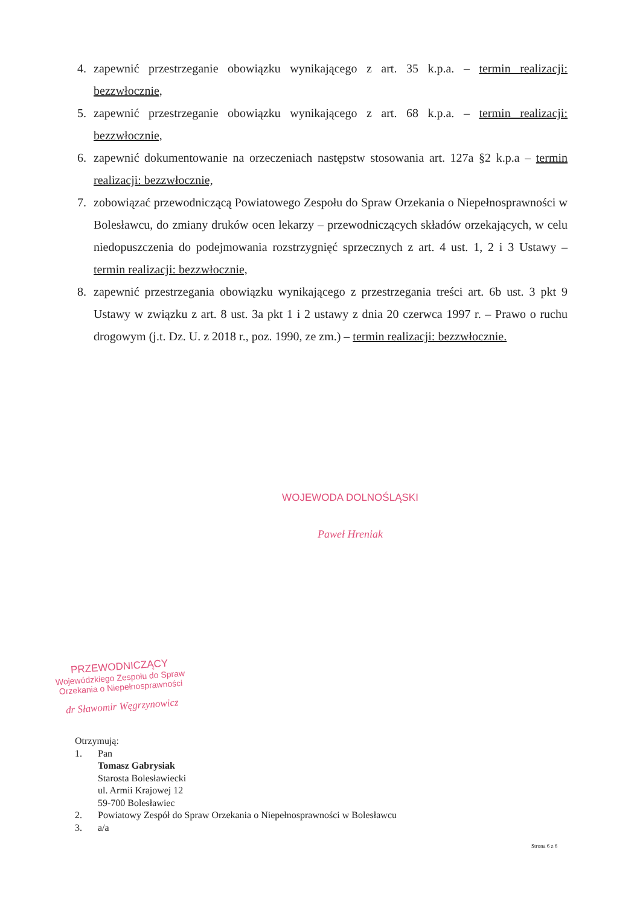4. zapewnić przestrzeganie obowiązku wynikającego z art. 35 k.p.a. – termin realizacji: bezzwłocznie,
5. zapewnić przestrzeganie obowiązku wynikającego z art. 68 k.p.a. – termin realizacji: bezzwłocznie,
6. zapewnić dokumentowanie na orzeczeniach następstw stosowania art. 127a §2 k.p.a – termin realizacji: bezzwłocznie,
7. zobowiązać przewodniczącą Powiatowego Zespołu do Spraw Orzekania o Niepełnosprawności w Bolesławcu, do zmiany druków ocen lekarzy – przewodniczących składów orzekających, w celu niedopuszczenia do podejmowania rozstrzygnięć sprzecznych z art. 4 ust. 1, 2 i 3 Ustawy – termin realizacji: bezzwłocznie,
8. zapewnić przestrzegania obowiązku wynikającego z przestrzegania treści art. 6b ust. 3 pkt 9 Ustawy w związku z art. 8 ust. 3a pkt 1 i 2 ustawy z dnia 20 czerwca 1997 r. – Prawo o ruchu drogowym (j.t. Dz. U. z 2018 r., poz. 1990, ze zm.) – termin realizacji: bezzwłocznie.
WOJEWODA DOLNOŚLĄSKI
Paweł Hreniak
PRZEWODNICZĄCY
Wojewódzkiego Zespołu do Spraw
Orzekania o Niepełnosprawności
dr Sławomir Węgrzynowicz
Otrzymują:
1. Pan
Tomasz Gabrysiak
Starosta Bolesławiecki
ul. Armii Krajowej 12
59-700 Bolesławiec
2. Powiatowy Zespół do Spraw Orzekania o Niepełnosprawności w Bolesławcu
3. a/a
Strona 6 z 6